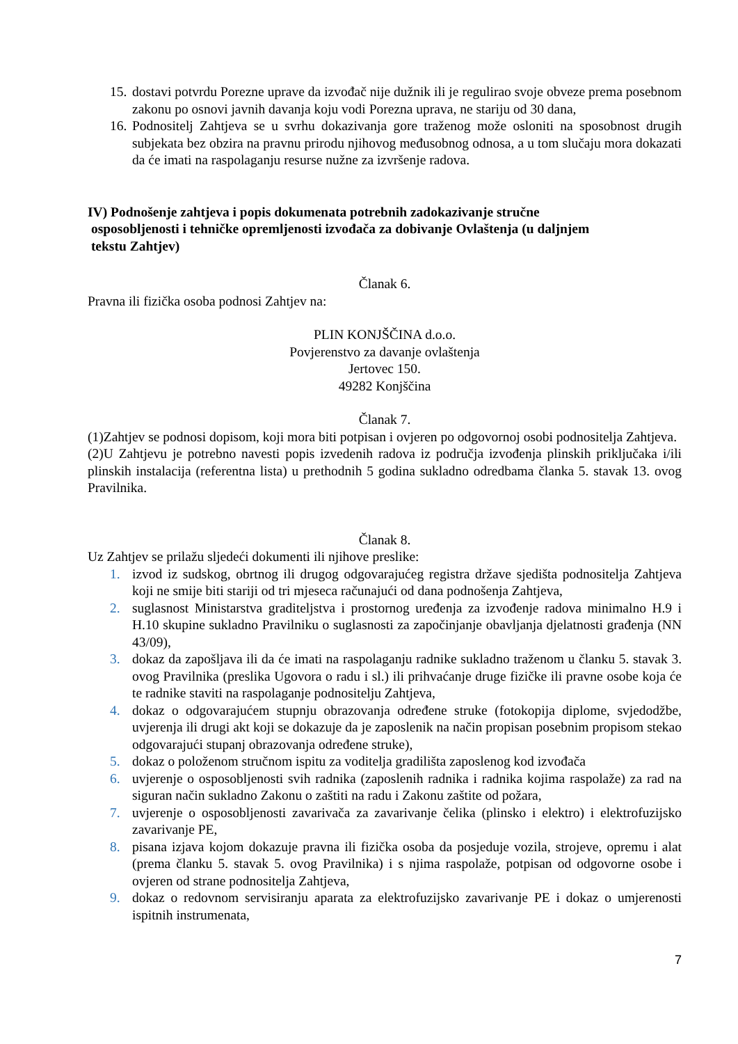15. dostavi potvrdu Porezne uprave da izvođač nije dužnik ili je regulirao svoje obveze prema posebnom zakonu po osnovi javnih davanja koju vodi Porezna uprava, ne stariju od 30 dana,
16. Podnositelj Zahtjeva se u svrhu dokazivanja gore traženog može osloniti na sposobnost drugih subjekata bez obzira na pravnu prirodu njihovog međusobnog odnosa, a u tom slučaju mora dokazati da će imati na raspolaganju resurse nužne za izvršenje radova.
IV) Podnošenje zahtjeva i popis dokumenata potrebnih zadokazivanje stručne
osposobljenosti i tehničke opremljenosti izvođača za dobivanje Ovlaštenja (u daljnjem
tekstu Zahtjev)
Članak 6.
Pravna ili fizička osoba podnosi Zahtjev na:
PLIN KONJŠČINA d.o.o.
Povjerenstvo za davanje ovlaštenja
Jertovec 150.
49282 Konjščina
Članak 7.
(1)Zahtjev se podnosi dopisom, koji mora biti potpisan i ovjeren po odgovornoj osobi podnositelja Zahtjeva.
(2)U Zahtjevu je potrebno navesti popis izvedenih radova iz područja izvođenja plinskih priključaka i/ili plinskih instalacija (referentna lista) u prethodnih 5 godina sukladno odredbama članka 5. stavak 13. ovog Pravilnika.
Članak 8.
Uz Zahtjev se prilažu sljedeći dokumenti ili njihove preslike:
1. izvod iz sudskog, obrtnog ili drugog odgovarajućeg registra države sjedišta podnositelja Zahtjeva koji ne smije biti stariji od tri mjeseca računajući od dana podnošenja Zahtjeva,
2. suglasnost Ministarstva graditeljstva i prostornog uređenja za izvođenje radova minimalno H.9 i H.10 skupine sukladno Pravilniku o suglasnosti za započinjanje obavljanja djelatnosti građenja (NN 43/09),
3. dokaz da zapošljava ili da će imati na raspolaganju radnike sukladno traženom u članku 5. stavak 3. ovog Pravilnika (preslika Ugovora o radu i sl.) ili prihvaćanje druge fizičke ili pravne osobe koja će te radnike staviti na raspolaganje podnositelju Zahtjeva,
4. dokaz o odgovarajućem stupnju obrazovanja određene struke (fotokopija diplome, svjedodžbe, uvjerenja ili drugi akt koji se dokazuje da je zaposlenik na način propisan posebnim propisom stekao odgovarajući stupanj obrazovanja određene struke),
5. dokaz o položenom stručnom ispitu za voditelja gradilišta zaposlenog kod izvođača
6. uvjerenje o osposobljenosti svih radnika (zaposlenih radnika i radnika kojima raspolaže) za rad na siguran način sukladno Zakonu o zaštiti na radu i Zakonu zaštite od požara,
7. uvjerenje o osposobljenosti zavarivača za zavarivanje čelika (plinsko i elektro) i elektrofuzijsko zavarivanje PE,
8. pisana izjava kojom dokazuje pravna ili fizička osoba da posjeduje vozila, strojeve, opremu i alat (prema članku 5. stavak 5. ovog Pravilnika) i s njima raspolaže, potpisan od odgovorne osobe i ovjeren od strane podnositelja Zahtjeva,
9. dokaz o redovnom servisiranju aparata za elektrofuzijsko zavarivanje PE i dokaz o umjerenosti ispitnih instrumenata,
7